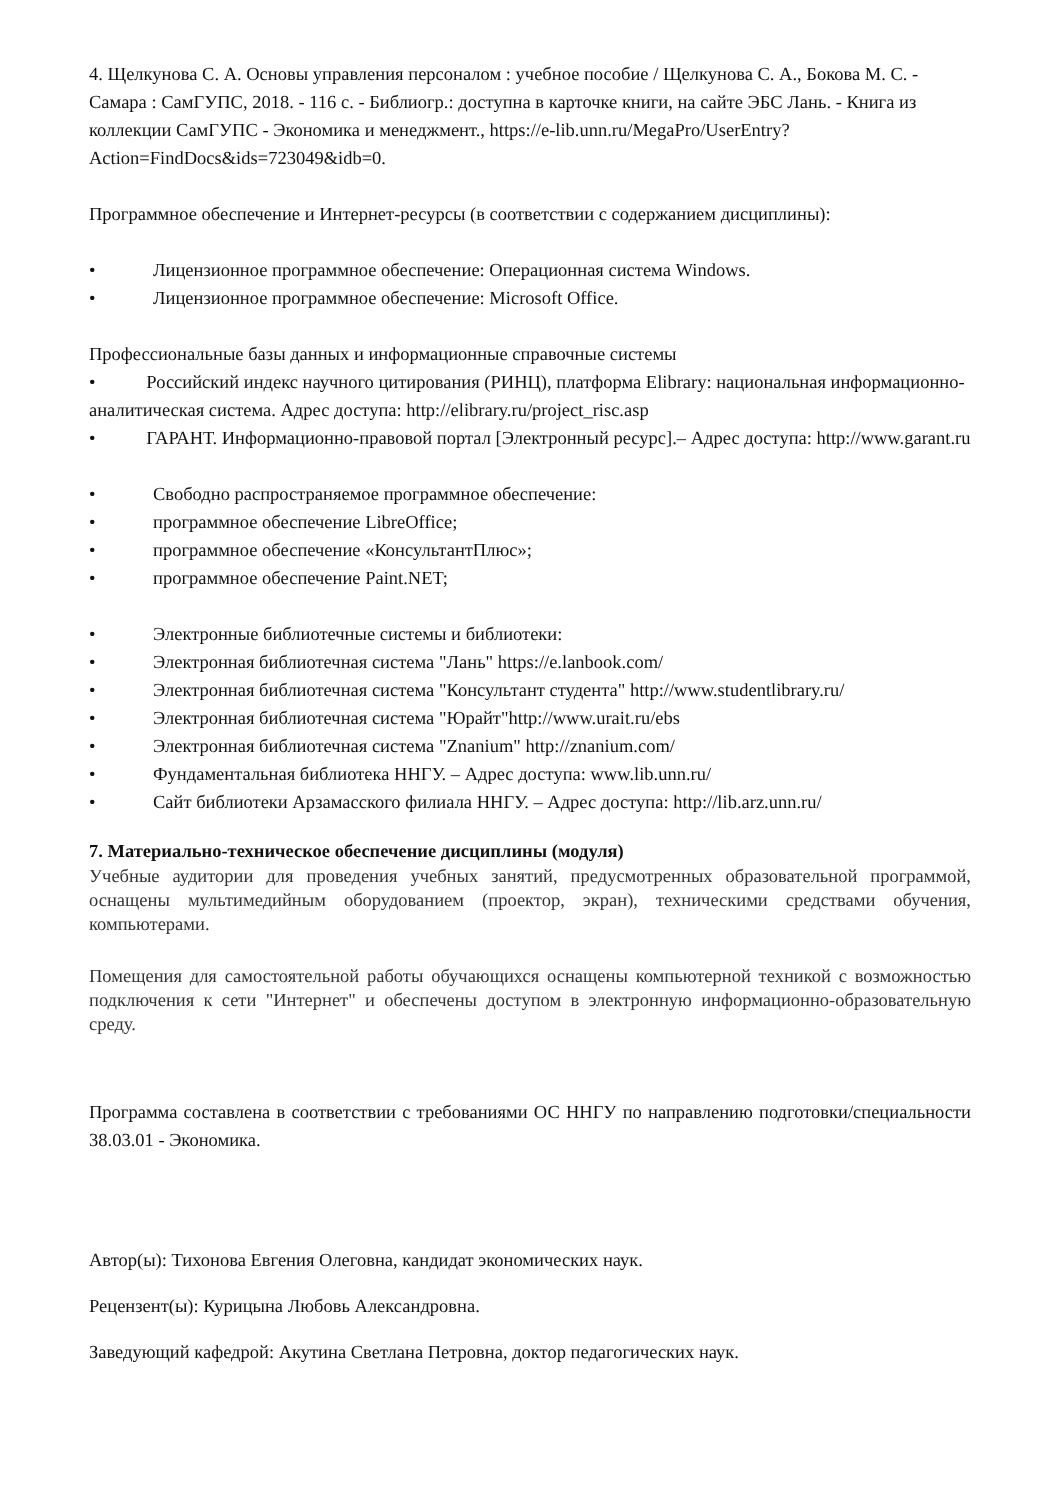4. Щелкунова С. А. Основы управления персоналом : учебное пособие / Щелкунова С. А., Бокова М. С. - Самара : СамГУПС, 2018. - 116 с. - Библиогр.: доступна в карточке книги, на сайте ЭБС Лань. - Книга из коллекции СамГУПС - Экономика и менеджмент., https://e-lib.unn.ru/MegaPro/UserEntry?Action=FindDocs&ids=723049&idb=0.
Программное обеспечение и Интернет-ресурсы (в соответствии с содержанием дисциплины):
• Лицензионное программное обеспечение: Операционная система Windows.
• Лицензионное программное обеспечение: Microsoft Office.
Профессиональные базы данных и информационные справочные системы
• Российский индекс научного цитирования (РИНЦ), платформа Elibrary: национальная информационно-аналитическая система. Адрес доступа: http://elibrary.ru/project_risc.asp
• ГАРАНТ. Информационно-правовой портал [Электронный ресурс].– Адрес доступа: http://www.garant.ru
• Свободно распространяемое программное обеспечение:
• программное обеспечение LibreOffice;
• программное обеспечение «КонсультантПлюс»;
• программное обеспечение Paint.NET;
• Электронные библиотечные системы и библиотеки:
• Электронная библиотечная система "Лань" https://e.lanbook.com/
• Электронная библиотечная система "Консультант студента" http://www.studentlibrary.ru/
• Электронная библиотечная система "Юрайт"http://www.urait.ru/ebs
• Электронная библиотечная система "Znanium" http://znanium.com/
• Фундаментальная библиотека ННГУ. – Адрес доступа: www.lib.unn.ru/
• Сайт библиотеки Арзамасского филиала ННГУ. – Адрес доступа: http://lib.arz.unn.ru/
7. Материально-техническое обеспечение дисциплины (модуля)
Учебные аудитории для проведения учебных занятий, предусмотренных образовательной программой, оснащены мультимедийным оборудованием (проектор, экран), техническими средствами обучения, компьютерами.
Помещения для самостоятельной работы обучающихся оснащены компьютерной техникой с возможностью подключения к сети "Интернет" и обеспечены доступом в электронную информационно-образовательную среду.
Программа составлена в соответствии с требованиями ОС ННГУ по направлению подготовки/специальности 38.03.01 - Экономика.
Автор(ы): Тихонова Евгения Олеговна, кандидат экономических наук.
Рецензент(ы): Курицына Любовь Александровна.
Заведующий кафедрой: Акутина Светлана Петровна, доктор педагогических наук.